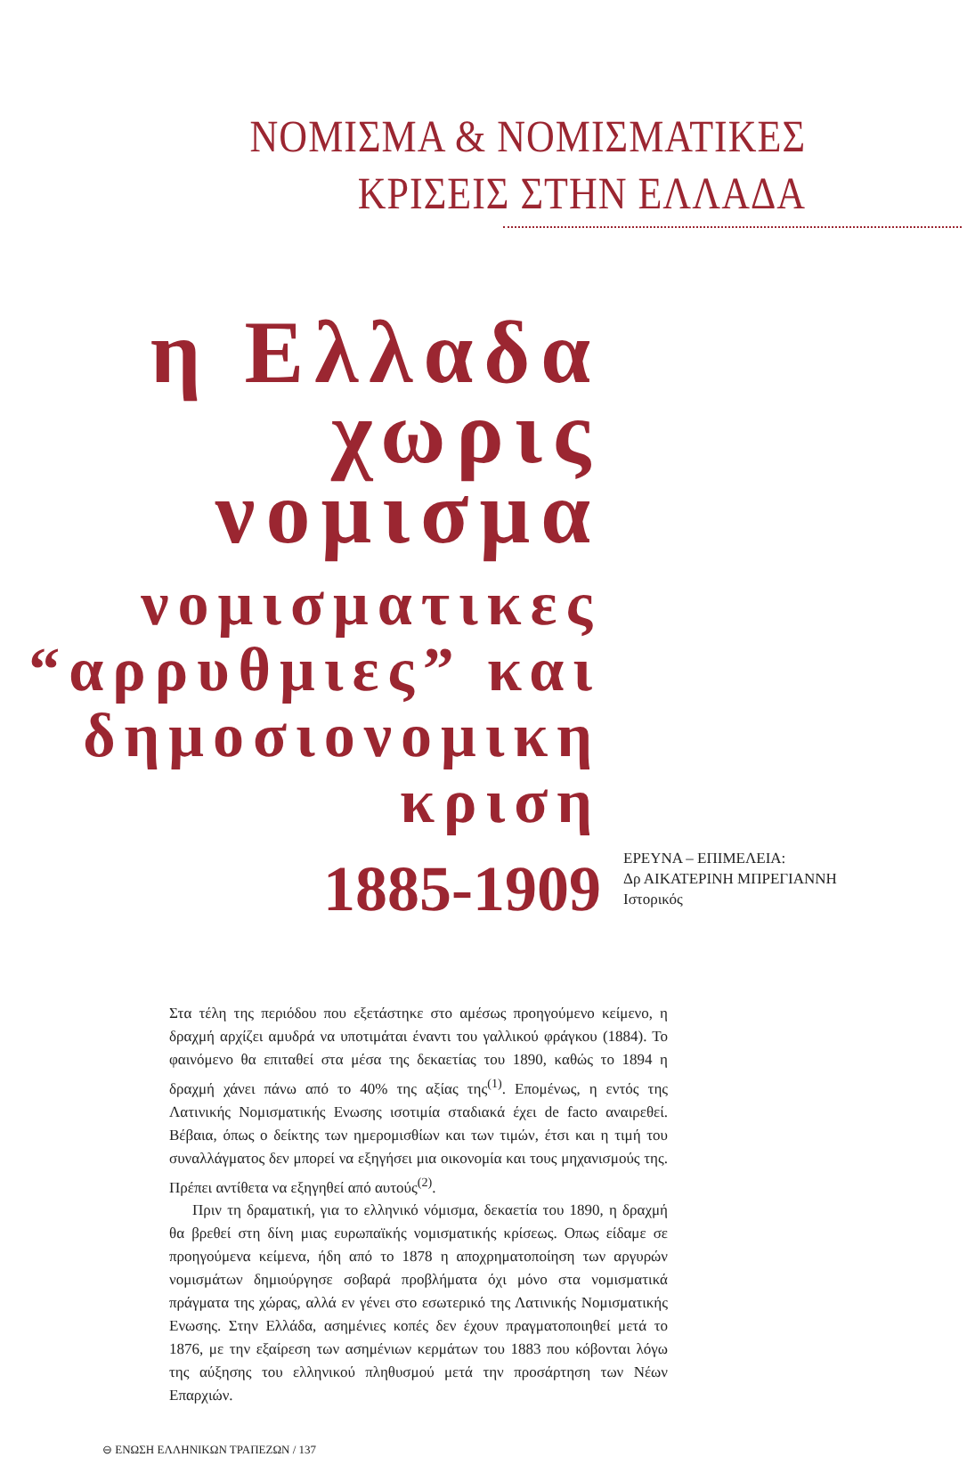ΝΟΜΙΣΜΑ & ΝΟΜΙΣΜΑΤΙΚΕΣ
ΚΡΙΣΕΙΣ ΣΤΗΝ ΕΛΛΑΔΑ
η Ελλαδα χωρις
νομισμα
νομισματικες
“αρρυθμιες” και
δημοσιονομικη κριση
1885-1909
ΕΡΕΥΝΑ – ΕΠΙΜΕΛΕΙΑ:
Δρ ΑΙΚΑΤΕΡΙΝΗ ΜΠΡΕΓΙΑΝΝΗ
Ιστορικός
Στα τέλη της περιόδου που εξετάστηκε στο αμέσως προηγούμενο κείμενο, η δραχμή αρχίζει αμυδρά να υποτιμάται έναντι του γαλλικού φράγκου (1884). Το φαινόμενο θα επιταθεί στα μέσα της δεκαετίας του 1890, καθώς το 1894 η δραχμή χάνει πάνω από το 40% της αξίας της<sup>(1)</sup>. Επομένως, η εντός της Λατινικής Νομισματικής Ενωσης ισοτιμία σταδιακά έχει de facto αναιρεθεί. Βέβαια, όπως ο δείκτης των ημερομισθίων και των τιμών, έτσι και η τιμή του συναλλάγματος δεν μπορεί να εξηγήσει μια οικονομία και τους μηχανισμούς της. Πρέπει αντίθετα να εξηγηθεί από αυτούς<sup>(2)</sup>.
Πριν τη δραματική, για το ελληνικό νόμισμα, δεκαετία του 1890, η δραχμή θα βρεθεί στη δίνη μιας ευρωπαϊκής νομισματικής κρίσεως. Οπως είδαμε σε προηγούμενα κείμενα, ήδη από το 1878 η αποχρηματοποίηση των αργυρών νομισμάτων δημιούργησε σοβαρά προβλήματα όχι μόνο στα νομισματικά πράγματα της χώρας, αλλά εν γένει στο εσωτερικό της Λατινικής Νομισματικής Ενωσης. Στην Ελλάδα, ασημένιες κοπές δεν έχουν πραγματοποιηθεί μετά το 1876, με την εξαίρεση των ασημένιων κερμάτων του 1883 που κόβονται λόγω της αύξησης του ελληνικού πληθυσμού μετά την προσάρτηση των Νέων Επαρχιών.
⊖ ΕΝΩΣΗ ΕΛΛΗΝΙΚΩΝ ΤΡΑΠΕΖΩΝ / 137